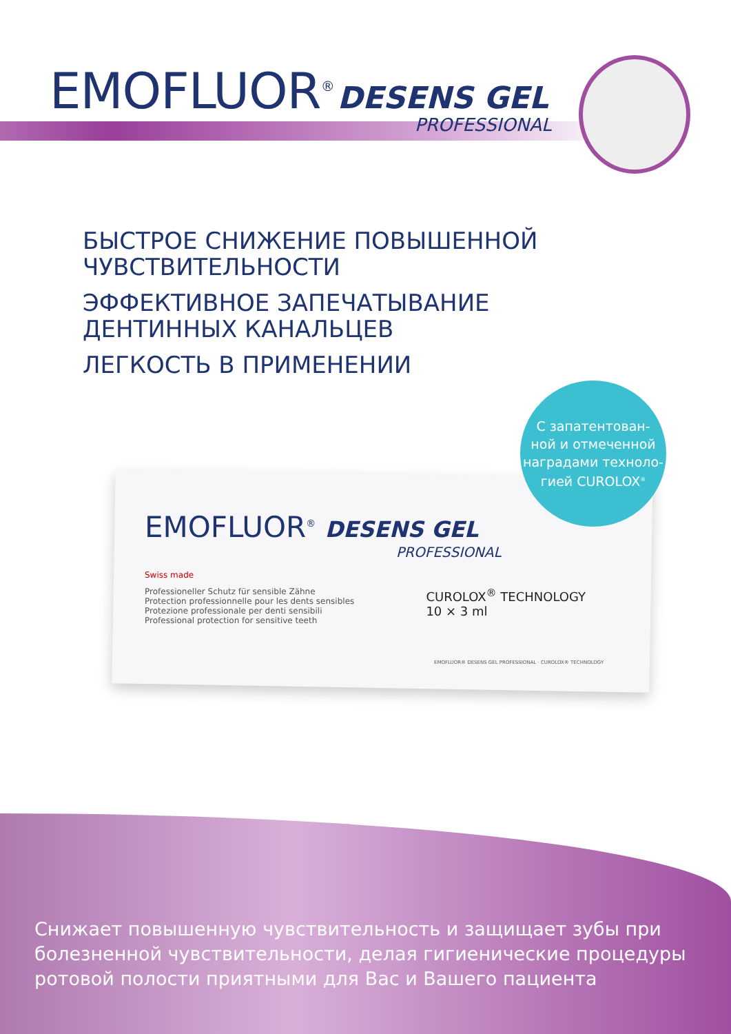EMOFLUOR<sup>®</sup> DESENS GEL
PROFESSIONAL
БЫСТРОЕ СНИЖЕНИЕ ПОВЫШЕННОЙ
ЧУВСТВИТЕЛЬНОСТИ
ЭФФЕКТИВНОЕ ЗАПЕЧАТЫВАНИЕ
ДЕНТИННЫХ КАНАЛЬЦЕВ
ЛЕГКОСТЬ В ПРИМЕНЕНИИ
EMOFLUOR<sup>®</sup> DESENS GEL
PROFESSIONAL
Swiss made
Professioneller Schutz für sensible Zähne
Protection professionnelle pour les dents sensibles
Protezione professionale per denti sensibili
Professional protection for sensitive teeth
CUROLOX<sup>®</sup> TECHNOLOGY
10 × 3 ml
EMOFLUOR® DESENS GEL PROFESSIONAL · CUROLOX® TECHNOLOGY
С запатентован-
ной и отмеченной
наградами техноло-
гией CUROLOX<sup>®</sup>
Снижает повышенную чувствительность и защищает зубы при болезненной чувствительности, делая гигиенические процедуры ротовой полости приятными для Вас и Вашего пациента